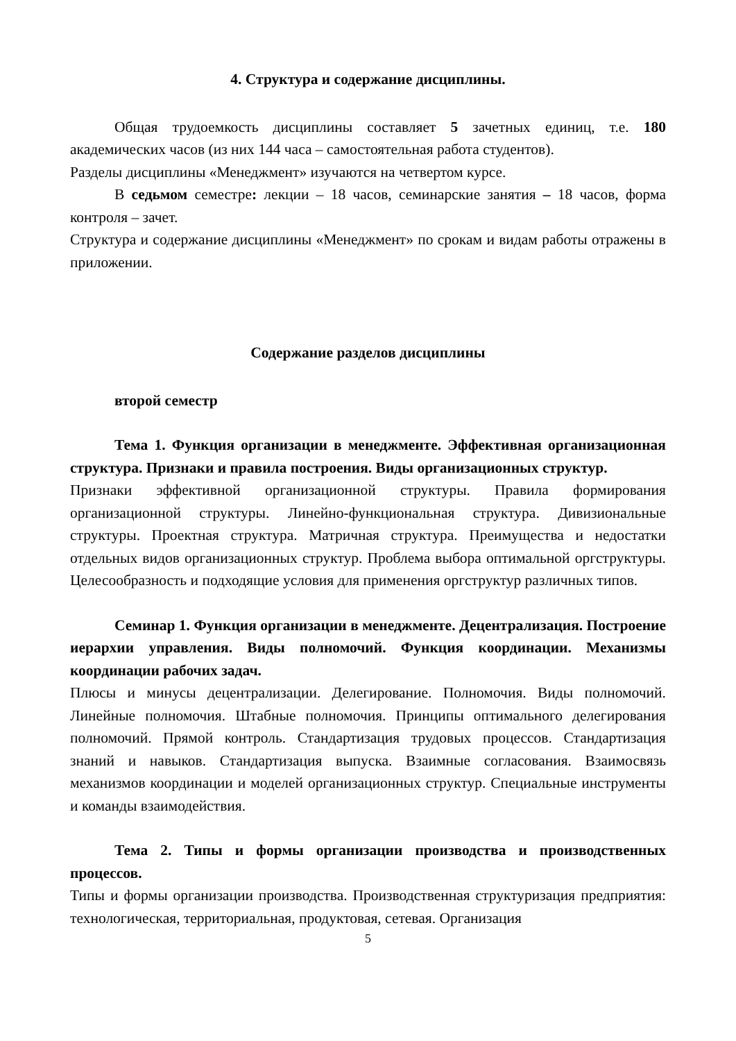4. Структура и содержание дисциплины.
Общая трудоемкость дисциплины составляет 5 зачетных единиц, т.е. 180 академических часов (из них 144 часа – самостоятельная работа студентов).
Разделы дисциплины «Менеджмент» изучаются на четвертом курсе.
В седьмом семестре: лекции – 18 часов, семинарские занятия – 18 часов, форма контроля – зачет.
Структура и содержание дисциплины «Менеджмент» по срокам и видам работы отражены в приложении.
Содержание разделов дисциплины
второй семестр
Тема 1. Функция организации в менеджменте. Эффективная организационная структура. Признаки и правила построения. Виды организационных структур.
Признаки эффективной организационной структуры. Правила формирования организационной структуры. Линейно-функциональная структура. Дивизиональные структуры. Проектная структура. Матричная структура. Преимущества и недостатки отдельных видов организационных структур. Проблема выбора оптимальной оргструктуры. Целесообразность и подходящие условия для применения оргструктур различных типов.
Семинар 1. Функция организации в менеджменте. Децентрализация. Построение иерархии управления. Виды полномочий. Функция координации. Механизмы координации рабочих задач.
Плюсы и минусы децентрализации. Делегирование. Полномочия. Виды полномочий. Линейные полномочия. Штабные полномочия. Принципы оптимального делегирования полномочий. Прямой контроль. Стандартизация трудовых процессов. Стандартизация знаний и навыков. Стандартизация выпуска. Взаимные согласования. Взаимосвязь механизмов координации и моделей организационных структур. Специальные инструменты и команды взаимодействия.
Тема 2. Типы и формы организации производства и производственных процессов.
Типы и формы организации производства. Производственная структуризация предприятия: технологическая, территориальная, продуктовая, сетевая. Организация
5